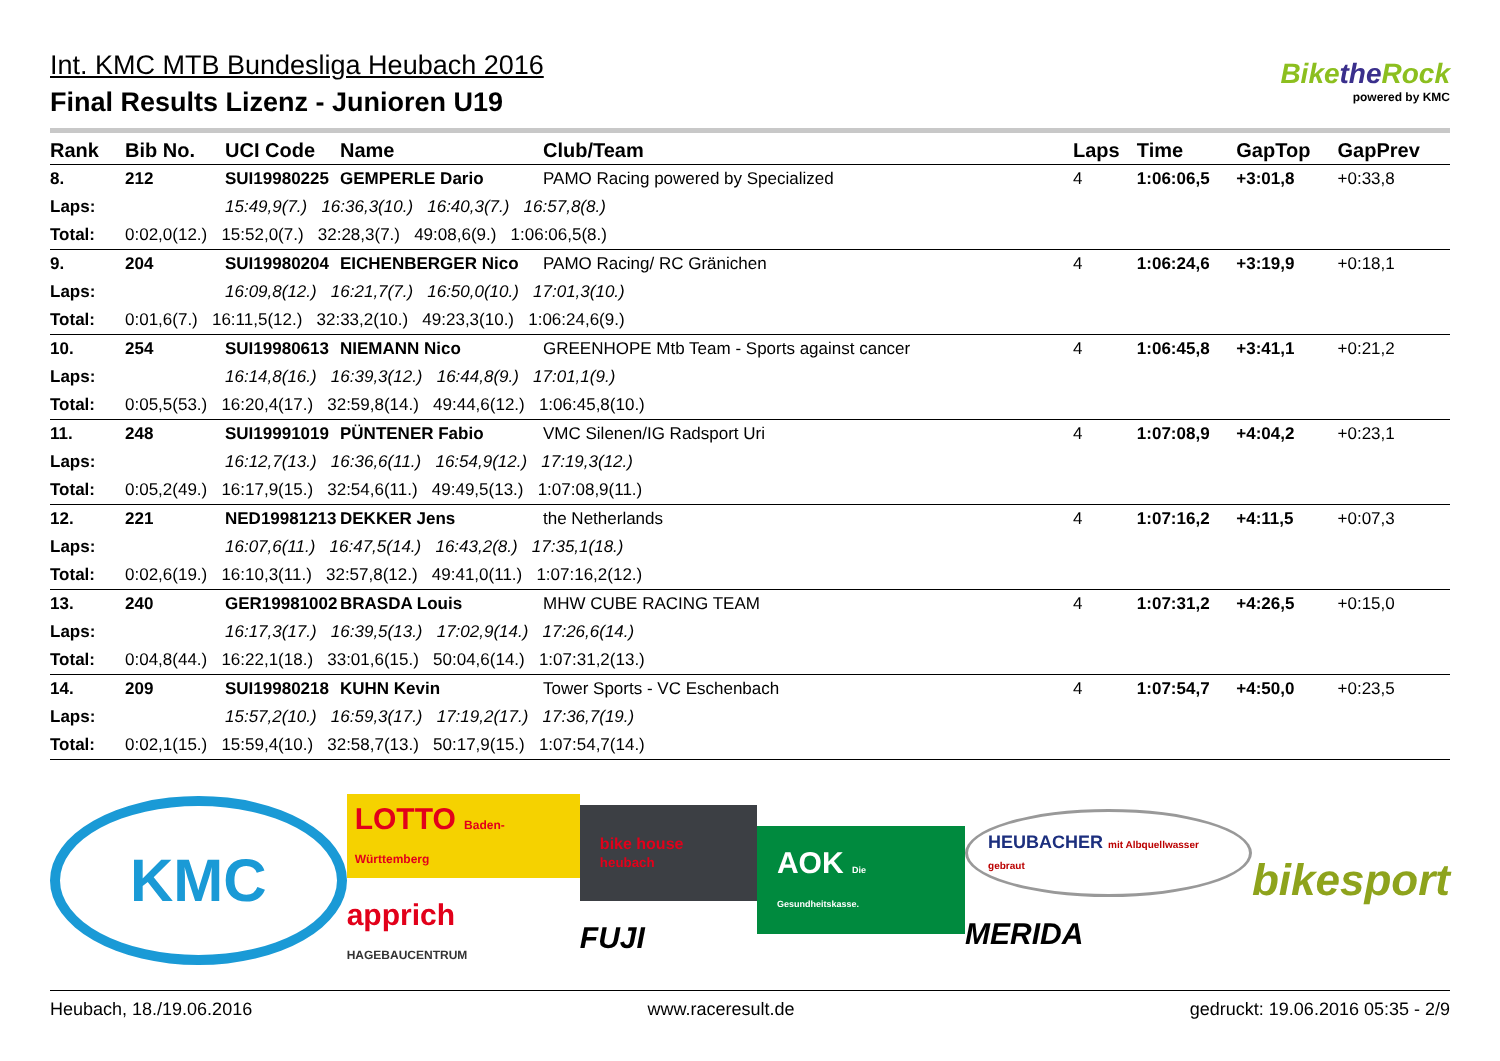Int. KMC MTB Bundesliga Heubach 2016
Final Results Lizenz - Junioren U19
Bikethe Rock
powered by KMC
| Rank | Bib No. | UCI Code | Name | Club/Team | Laps | Time | GapTop | GapPrev |
| --- | --- | --- | --- | --- | --- | --- | --- | --- |
| 8. | 212 | SUI19980225 | GEMPERLE Dario | PAMO Racing powered by Specialized | 4 | 1:06:06,5 | +3:01,8 | +0:33,8 |
| Laps: | | 15:49,9(7.) 16:36,3(10.) 16:40,3(7.) 16:57,8(8.) | | | | | | |
| Total: | 0:02,0(12.) 15:52,0(7.) 32:28,3(7.) 49:08,6(9.) 1:06:06,5(8.) | | | | | | | |
| 9. | 204 | SUI19980204 | EICHENBERGER Nico | PAMO Racing/ RC Gränichen | 4 | 1:06:24,6 | +3:19,9 | +0:18,1 |
| Laps: | | 16:09,8(12.) 16:21,7(7.) 16:50,0(10.) 17:01,3(10.) | | | | | | |
| Total: | 0:01,6(7.) 16:11,5(12.) 32:33,2(10.) 49:23,3(10.) 1:06:24,6(9.) | | | | | | | |
| 10. | 254 | SUI19980613 | NIEMANN Nico | GREENHOPE Mtb Team - Sports against cancer | 4 | 1:06:45,8 | +3:41,1 | +0:21,2 |
| Laps: | | 16:14,8(16.) 16:39,3(12.) 16:44,8(9.) 17:01,1(9.) | | | | | | |
| Total: | 0:05,5(53.) 16:20,4(17.) 32:59,8(14.) 49:44,6(12.) 1:06:45,8(10.) | | | | | | | |
| 11. | 248 | SUI19991019 | PÜNTENER Fabio | VMC Silenen/IG Radsport Uri | 4 | 1:07:08,9 | +4:04,2 | +0:23,1 |
| Laps: | | 16:12,7(13.) 16:36,6(11.) 16:54,9(12.) 17:19,3(12.) | | | | | | |
| Total: | 0:05,2(49.) 16:17,9(15.) 32:54,6(11.) 49:49,5(13.) 1:07:08,9(11.) | | | | | | | |
| 12. | 221 | NED19981213 | DEKKER Jens | the Netherlands | 4 | 1:07:16,2 | +4:11,5 | +0:07,3 |
| Laps: | | 16:07,6(11.) 16:47,5(14.) 16:43,2(8.) 17:35,1(18.) | | | | | | |
| Total: | 0:02,6(19.) 16:10,3(11.) 32:57,8(12.) 49:41,0(11.) 1:07:16,2(12.) | | | | | | | |
| 13. | 240 | GER19981002 | BRASDA Louis | MHW CUBE RACING TEAM | 4 | 1:07:31,2 | +4:26,5 | +0:15,0 |
| Laps: | | 16:17,3(17.) 16:39,5(13.) 17:02,9(14.) 17:26,6(14.) | | | | | | |
| Total: | 0:04,8(44.) 16:22,1(18.) 33:01,6(15.) 50:04,6(14.) 1:07:31,2(13.) | | | | | | | |
| 14. | 209 | SUI19980218 | KUHN Kevin | Tower Sports - VC Eschenbach | 4 | 1:07:54,7 | +4:50,0 | +0:23,5 |
| Laps: | | 15:57,2(10.) 16:59,3(17.) 17:19,2(17.) 17:36,7(19.) | | | | | | |
| Total: | 0:02,1(15.) 15:59,4(10.) 32:58,7(13.) 50:17,9(15.) 1:07:54,7(14.) | | | | | | | |
KMC
LOTTO Baden-Württemberg
apprich HAGEBAUCENTRUM
bike house heubach
FUJI
AOK Die Gesundheitskasse.
HEUBACHER mit Albquellwasser gebraut
MERIDA
bikesport
Heubach, 18./19.06.2016 www.raceresult.de gedruckt: 19.06.2016 05:35 - 2/9